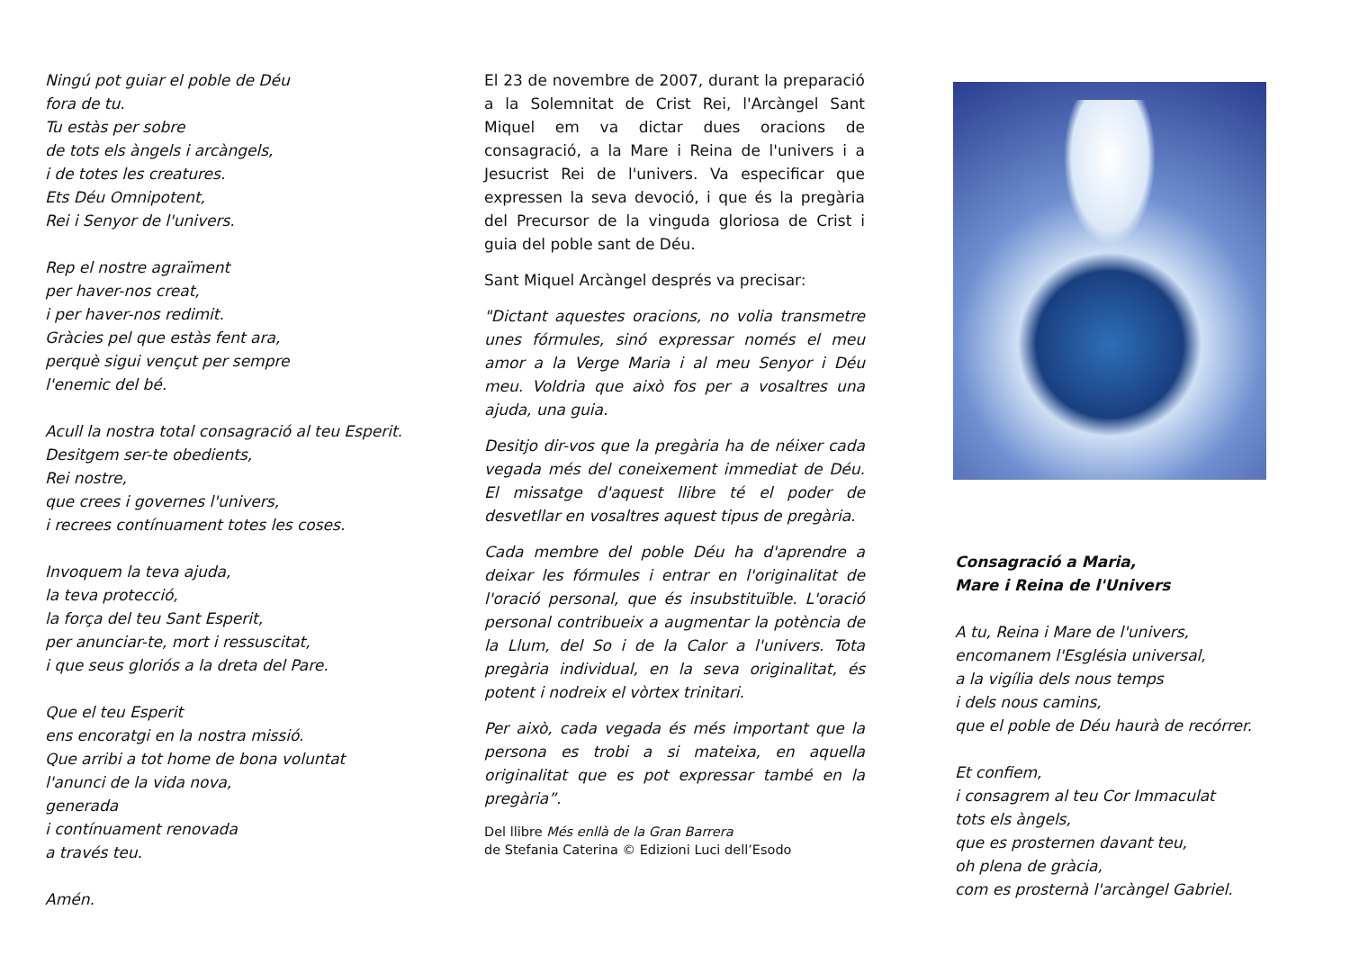Ningú pot guiar el poble de Déu
fora de tu.
Tu estàs per sobre
de tots els àngels i arcàngels,
i de totes les creatures.
Ets Déu Omnipotent,
Rei i Senyor de l'univers.
Rep el nostre agraïment
per haver-nos creat,
i per haver-nos redimit.
Gràcies pel que estàs fent ara,
perquè sigui vençut per sempre
l'enemic del bé.
Acull la nostra total consagració al teu Esperit.
Desitgem ser-te obedients,
Rei nostre,
que crees i governes l'univers,
i recrees contínuament totes les coses.
Invoquem la teva ajuda,
la teva protecció,
la força del teu Sant Esperit,
per anunciar-te, mort i ressuscitat,
i que seus gloriós a la dreta del Pare.
Que el teu Esperit
ens encoratgi en la nostra missió.
Que arribi a tot home de bona voluntat
l'anunci de la vida nova,
generada
i contínuament renovada
a través teu.
Amén.
El 23 de novembre de 2007, durant la preparació a la Solemnitat de Crist Rei, l'Arcàngel Sant Miquel em va dictar dues oracions de consagració, a la Mare i Reina de l'univers i a Jesucrist Rei de l'univers. Va especificar que expressen la seva devoció, i que és la pregària del Precursor de la vinguda gloriosa de Crist i guia del poble sant de Déu.
Sant Miquel Arcàngel després va precisar:
"Dictant aquestes oracions, no volia transmetre unes fórmules, sinó expressar només el meu amor a la Verge Maria i al meu Senyor i Déu meu. Voldria que això fos per a vosaltres una ajuda, una guia.
Desitjo dir-vos que la pregària ha de néixer cada vegada més del coneixement immediat de Déu. El missatge d'aquest llibre té el poder de desvetllar en vosaltres aquest tipus de pregària.
Cada membre del poble Déu ha d'aprendre a deixar les fórmules i entrar en l'originalitat de l'oració personal, que és insubstituïble. L'oració personal contribueix a augmentar la potència de la Llum, del So i de la Calor a l'univers. Tota pregària individual, en la seva originalitat, és potent i nodreix el vòrtex trinitari.
Per això, cada vegada és més important que la persona es trobi a si mateixa, en aquella originalitat que es pot expressar també en la pregària”.
Del llibre Més enllà de la Gran Barrera
de Stefania Caterina © Edizioni Luci dell’Esodo
Consagració a Maria,
Mare i Reina de l'Univers
A tu, Reina i Mare de l'univers,
encomanem l'Església universal,
a la vigília dels nous temps
i dels nous camins,
que el poble de Déu haurà de recórrer.
Et confiem,
i consagrem al teu Cor Immaculat
tots els àngels,
que es prosternen davant teu,
oh plena de gràcia,
com es prosternà l'arcàngel Gabriel.